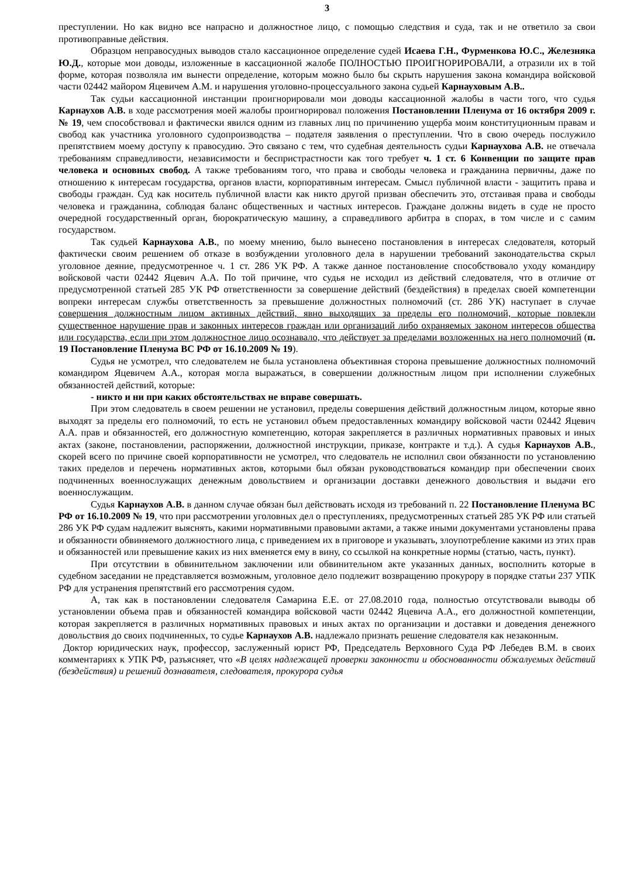3
преступлении. Но как видно все напрасно и должностное лицо, с помощью следствия и суда, так и не ответило за свои противоправные действия.
Образцом неправосудных выводов стало кассационное определение судей Исаева Г.Н., Фурменкова Ю.С., Железняка Ю.Д., которые мои доводы, изложенные в кассационной жалобе ПОЛНОСТЬЮ ПРОИГНОРИРОВАЛИ, а отразили их в той форме, которая позволяла им вынести определение, которым можно было бы скрыть нарушения закона командира войсковой части 02442 майором Яцевичем А.М. и нарушения уголовно-процессуального закона судьей Карнауховым А.В..
Так судьи кассационной инстанции проигнорировали мои доводы кассационной жалобы в части того, что судья Карнаухов А.В. в ходе рассмотрения моей жалобы проигнорировал положения Постановлении Пленума от 16 октября 2009 г. № 19, чем способствовал и фактически явился одним из главных лиц по причинению ущерба моим конституционным правам и свобод как участника уголовного судопроизводства – подателя заявления о преступлении. Что в свою очередь послужило препятствием моему доступу к правосудию. Это связано с тем, что судебная деятельность судьи Карнаухова А.В. не отвечала требованиям справедливости, независимости и беспристрастности как того требует ч. 1 ст. 6 Конвенции по защите прав человека и основных свобод. А также требованиям того, что права и свободы человека и гражданина первичны, даже по отношению к интересам государства, органов власти, корпоративным интересам. Смысл публичной власти - защитить права и свободы граждан. Суд как носитель публичной власти как никто другой призван обеспечить это, отстаивая права и свободы человека и гражданина, соблюдая баланс общественных и частных интересов. Граждане должны видеть в суде не просто очередной государственный орган, бюрократическую машину, а справедливого арбитра в спорах, в том числе и с самим государством.
Так судьей Карнаухова А.В., по моему мнению, было вынесено постановления в интересах следователя, который фактически своим решением об отказе в возбуждении уголовного дела в нарушении требований законодательства скрыл уголовное деяние, предусмотренное ч. 1 ст. 286 УК РФ. А также данное постановление способствовало уходу командиру войсковой части 02442 Яцевич А.А. По той причине, что судья не исходил из действий следователя, что в отличие от предусмотренной статьей 285 УК РФ ответственности за совершение действий (бездействия) в пределах своей компетенции вопреки интересам службы ответственность за превышение должностных полномочий (ст. 286 УК) наступает в случае совершения должностным лицом активных действий, явно выходящих за пределы его полномочий, которые повлекли существенное нарушение прав и законных интересов граждан или организаций либо охраняемых законом интересов общества или государства, если при этом должностное лицо осознавало, что действует за пределами возложенных на него полномочий (п. 19 Постановление Пленума ВС РФ от 16.10.2009 № 19).
Судья не усмотрел, что следователем не была установлена объективная сторона превышение должностных полномочий командиром Яцевичем А.А., которая могла выражаться, в совершении должностным лицом при исполнении служебных обязанностей действий, которые:
- никто и ни при каких обстоятельствах не вправе совершать.
При этом следователь в своем решении не установил, пределы совершения действий должностным лицом, которые явно выходят за пределы его полномочий, то есть не установил объем предоставленных командиру войсковой части 02442 Яцевич А.А. прав и обязанностей, его должностную компетенцию, которая закрепляется в различных нормативных правовых и иных актах (законе, постановлении, распоряжении, должностной инструкции, приказе, контракте и т.д.). А судья Карнаухов А.В., скорей всего по причине своей корпоративности не усмотрел, что следователь не исполнил свои обязанности по установлению таких пределов и перечень нормативных актов, которыми был обязан руководствоваться командир при обеспечении своих подчиненных военнослужащих денежным довольствием и организации доставки денежного довольствия и выдачи его военнослужащим.
Судья Карнаухов А.В. в данном случае обязан был действовать исходя из требований п. 22 Постановление Пленума ВС РФ от 16.10.2009 № 19, что при рассмотрении уголовных дел о преступлениях, предусмотренных статьей 285 УК РФ или статьей 286 УК РФ судам надлежит выяснять, какими нормативными правовыми актами, а также иными документами установлены права и обязанности обвиняемого должностного лица, с приведением их в приговоре и указывать, злоупотребление какими из этих прав и обязанностей или превышение каких из них вменяется ему в вину, со ссылкой на конкретные нормы (статью, часть, пункт).
При отсутствии в обвинительном заключении или обвинительном акте указанных данных, восполнить которые в судебном заседании не представляется возможным, уголовное дело подлежит возвращению прокурору в порядке статьи 237 УПК РФ для устранения препятствий его рассмотрения судом.
А, так как в постановлении следователя Самарина Е.Е. от 27.08.2010 года, полностью отсутствовали выводы об установлении объема прав и обязанностей командира войсковой части 02442 Яцевича А.А., его должностной компетенции, которая закрепляется в различных нормативных правовых и иных актах по организации и доставки и доведения денежного довольствия до своих подчиненных, то судье Карнаухов А.В. надлежало признать решение следователя как незаконным.
Доктор юридических наук, профессор, заслуженный юрист РФ, Председатель Верховного Суда РФ Лебедев В.М. в своих комментариях к УПК РФ, разъясняет, что «В целях надлежащей проверки законности и обоснованности обжалуемых действий (бездействия) и решений дознавателя, следователя, прокурора судья